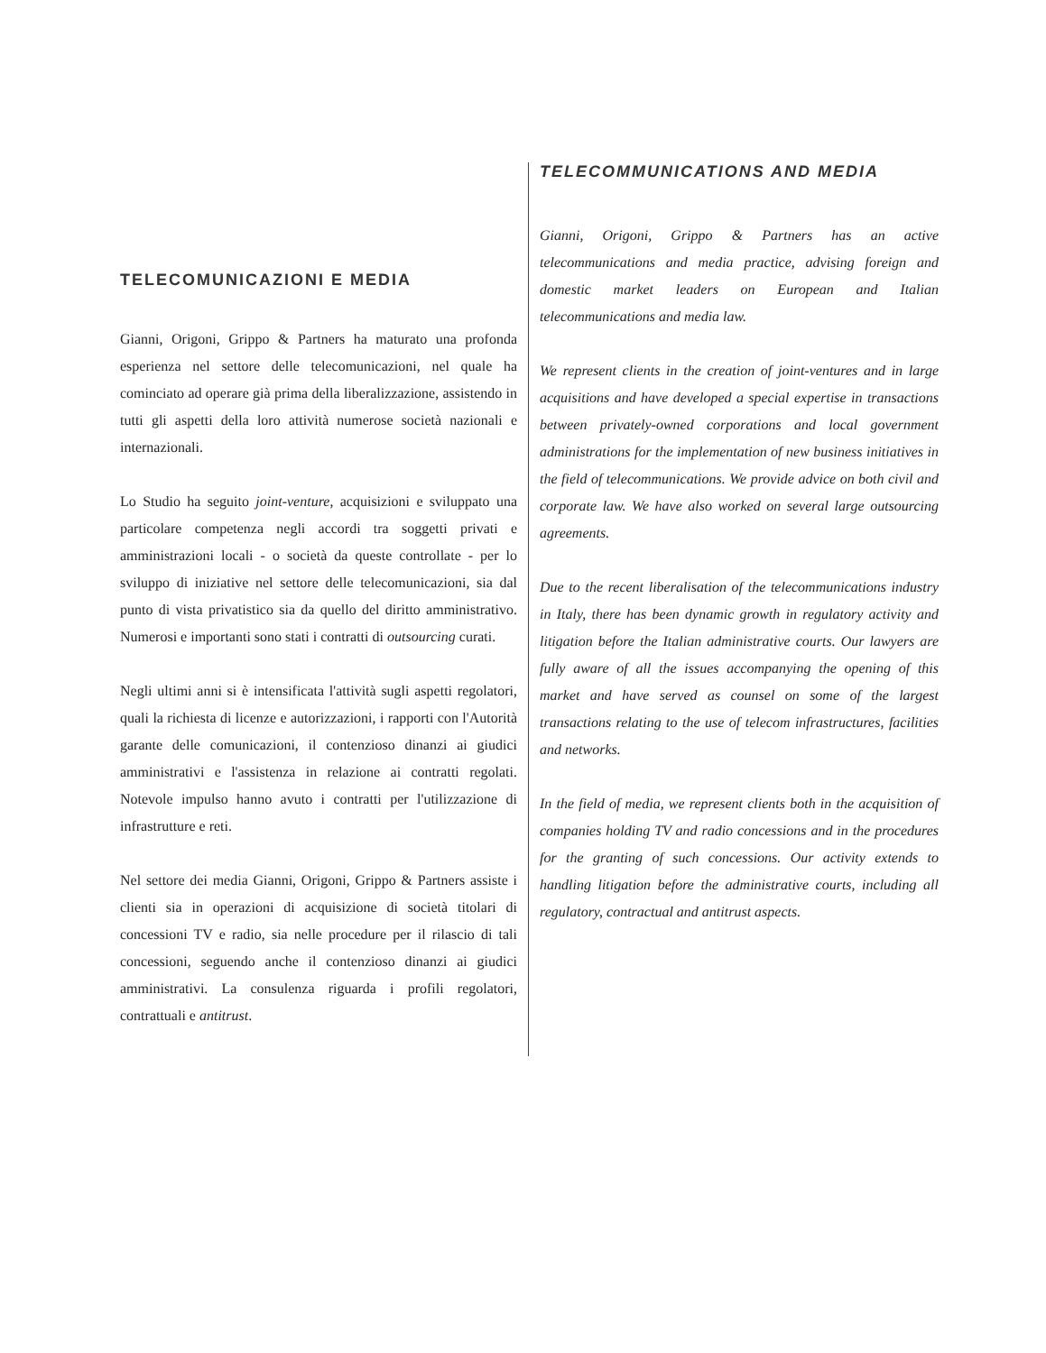TELECOMUNICAZIONI E MEDIA
Gianni, Origoni, Grippo & Partners ha maturato una profonda esperienza nel settore delle telecomunicazioni, nel quale ha cominciato ad operare già prima della liberalizzazione, assistendo in tutti gli aspetti della loro attività numerose società nazionali e internazionali.
Lo Studio ha seguito joint-venture, acquisizioni e sviluppato una particolare competenza negli accordi tra soggetti privati e amministrazioni locali - o società da queste controllate - per lo sviluppo di iniziative nel settore delle telecomunicazioni, sia dal punto di vista privatistico sia da quello del diritto amministrativo. Numerosi e importanti sono stati i contratti di outsourcing curati.
Negli ultimi anni si è intensificata l'attività sugli aspetti regolatori, quali la richiesta di licenze e autorizzazioni, i rapporti con l'Autorità garante delle comunicazioni, il contenzioso dinanzi ai giudici amministrativi e l'assistenza in relazione ai contratti regolati. Notevole impulso hanno avuto i contratti per l'utilizzazione di infrastrutture e reti.
Nel settore dei media Gianni, Origoni, Grippo & Partners assiste i clienti sia in operazioni di acquisizione di società titolari di concessioni TV e radio, sia nelle procedure per il rilascio di tali concessioni, seguendo anche il contenzioso dinanzi ai giudici amministrativi. La consulenza riguarda i profili regolatori, contrattuali e antitrust.
TELECOMMUNICATIONS AND MEDIA
Gianni, Origoni, Grippo & Partners has an active telecommunications and media practice, advising foreign and domestic market leaders on European and Italian telecommunications and media law.
We represent clients in the creation of joint-ventures and in large acquisitions and have developed a special expertise in transactions between privately-owned corporations and local government administrations for the implementation of new business initiatives in the field of telecommunications. We provide advice on both civil and corporate law. We have also worked on several large outsourcing agreements.
Due to the recent liberalisation of the telecommunications industry in Italy, there has been dynamic growth in regulatory activity and litigation before the Italian administrative courts. Our lawyers are fully aware of all the issues accompanying the opening of this market and have served as counsel on some of the largest transactions relating to the use of telecom infrastructures, facilities and networks.
In the field of media, we represent clients both in the acquisition of companies holding TV and radio concessions and in the procedures for the granting of such concessions. Our activity extends to handling litigation before the administrative courts, including all regulatory, contractual and antitrust aspects.